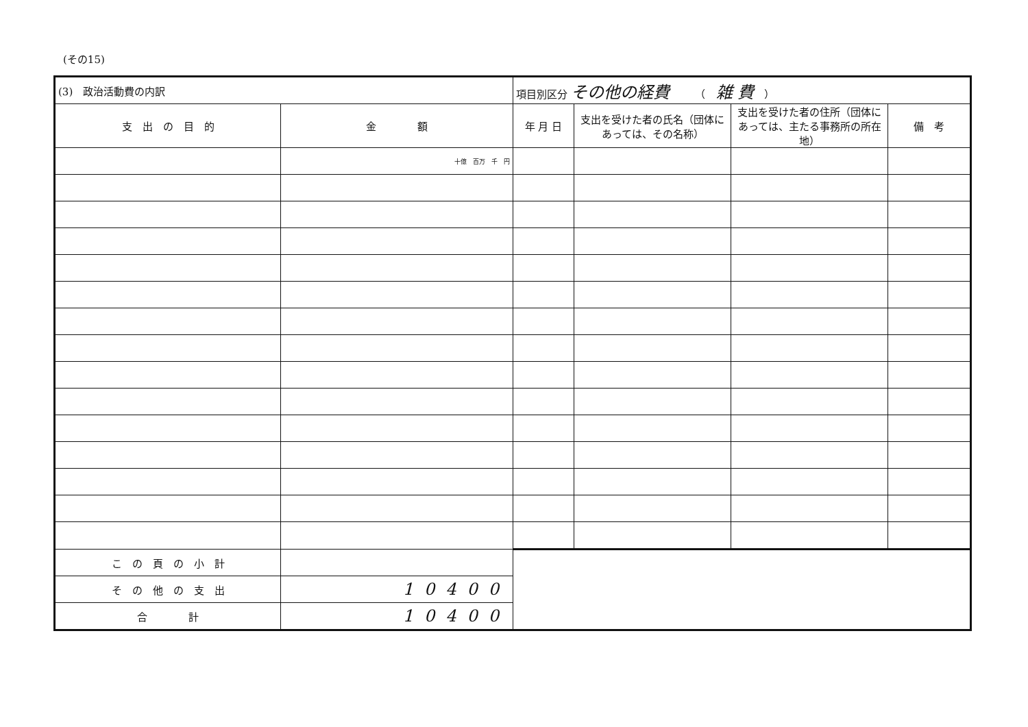(その15)
| (3) 政治活動費の内訳 | | 項目別区分 その他の経費 （ 雑 費 ） | | | |
| 支 出 の 目 的 | 金 額 | 年 月 日 | 支出を受けた者の氏名（団体にあっては、その名称） | 支出を受けた者の住所（団体にあっては、主たる事務所の所在地） | 備 考 |
| | 十億 百万 千 円 | | | | |
| こ の 頁 の 小 計 | | | | | |
| そ の 他 の 支 出 | 10400 | | | | |
| 合 計 | 10400 | | | | |